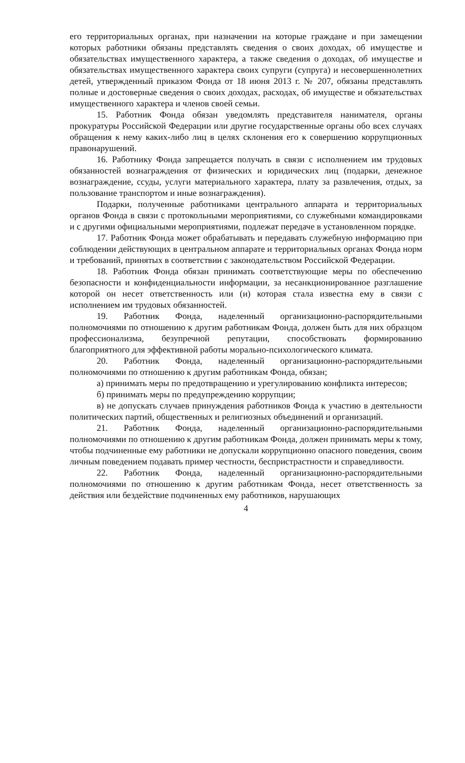его территориальных органах, при назначении на которые граждане и при замещении которых работники обязаны представлять сведения о своих доходах, об имуществе и обязательствах имущественного характера, а также сведения о доходах, об имуществе и обязательствах имущественного характера своих супруги (супруга) и несовершеннолетних детей, утвержденный приказом Фонда от 18 июня 2013 г. № 207, обязаны представлять полные и достоверные сведения о своих доходах, расходах, об имуществе и обязательствах имущественного характера и членов своей семьи.
15. Работник Фонда обязан уведомлять представителя нанимателя, органы прокуратуры Российской Федерации или другие государственные органы обо всех случаях обращения к нему каких-либо лиц в целях склонения его к совершению коррупционных правонарушений.
16. Работнику Фонда запрещается получать в связи с исполнением им трудовых обязанностей вознаграждения от физических и юридических лиц (подарки, денежное вознаграждение, ссуды, услуги материального характера, плату за развлечения, отдых, за пользование транспортом и иные вознаграждения).
Подарки, полученные работниками центрального аппарата и территориальных органов Фонда в связи с протокольными мероприятиями, со служебными командировками и с другими официальными мероприятиями, подлежат передаче в установленном порядке.
17. Работник Фонда может обрабатывать и передавать служебную информацию при соблюдении действующих в центральном аппарате и территориальных органах Фонда норм и требований, принятых в соответствии с законодательством Российской Федерации.
18. Работник Фонда обязан принимать соответствующие меры по обеспечению безопасности и конфиденциальности информации, за несанкционированное разглашение которой он несет ответственность или (и) которая стала известна ему в связи с исполнением им трудовых обязанностей.
19. Работник Фонда, наделенный организационно-распорядительными полномочиями по отношению к другим работникам Фонда, должен быть для них образцом профессионализма, безупречной репутации, способствовать формированию благоприятного для эффективной работы морально-психологического климата.
20. Работник Фонда, наделенный организационно-распорядительными полномочиями по отношению к другим работникам Фонда, обязан;
а) принимать меры по предотвращению и урегулированию конфликта интересов;
б) принимать меры по предупреждению коррупции;
в) не допускать случаев принуждения работников Фонда к участию в деятельности политических партий, общественных и религиозных объединений и организаций.
21. Работник Фонда, наделенный организационно-распорядительными полномочиями по отношению к другим работникам Фонда, должен принимать меры к тому, чтобы подчиненные ему работники не допускали коррупционно опасного поведения, своим личным поведением подавать пример честности, беспристрастности и справедливости.
22. Работник Фонда, наделенный организационно-распорядительными полномочиями по отношению к другим работникам Фонда, несет ответственность за действия или бездействие подчиненных ему работников, нарушающих
4